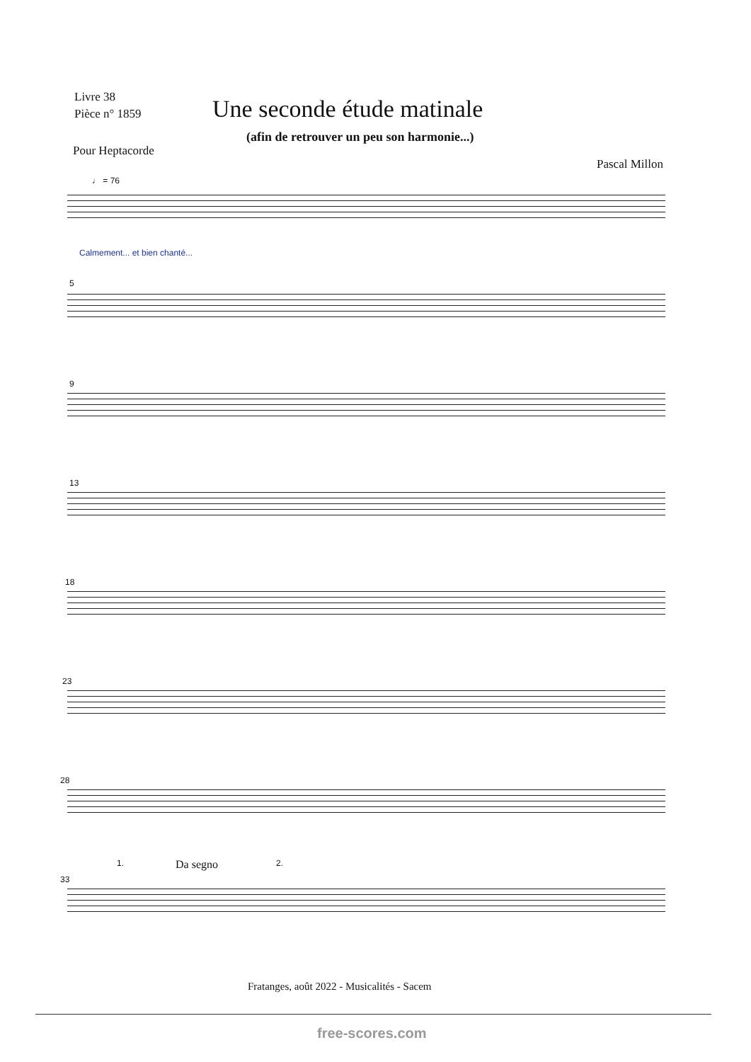Livre 38
Pièce n° 1859
Une seconde étude matinale
(afin de retrouver un peu son harmonie...)
Pour Heptacorde
Pascal Millon
♩ = 76
Calmement... et bien chanté...
5
9
13
18
23
28
33
1. Da segno 2.
Fratanges, août 2022 - Musicalités - Sacem
free-scores.com